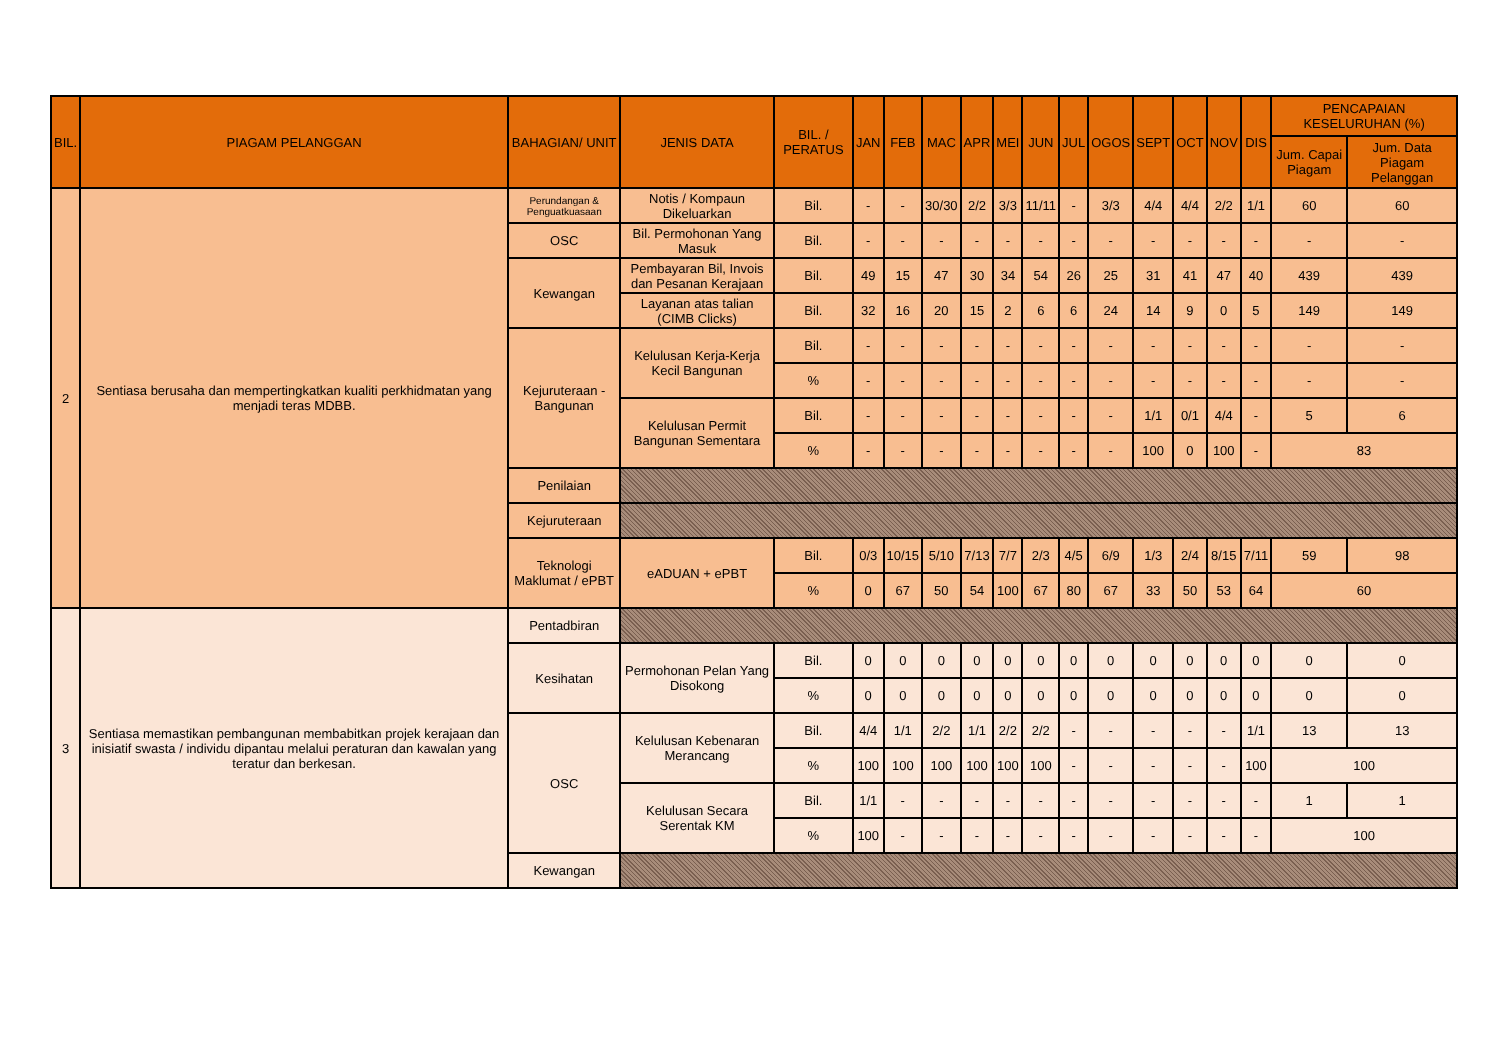| BIL. | PIAGAM PELANGGAN | BAHAGIAN/ UNIT | JENIS DATA | BIL. / PERATUS | JAN | FEB | MAC | APR | MEI | JUN | JUL | OGOS | SEPT | OCT | NOV | DIS | PENCAPAIAN KESELURUHAN (%) | |
| --- | --- | --- | --- | --- | --- | --- | --- | --- | --- | --- | --- | --- | --- | --- | --- | --- | --- | --- |
| | | | | | | | | | | | | | | | | | Jum. Capai Piagam | Jum. Data Piagam Pelanggan |
| 2 | Sentiasa berusaha dan mempertingkatkan kualiti perkhidmatan yang menjadi teras MDBB. | Perundangan & Penguatkuasaan | Notis / Kompaun Dikeluarkan | Bil. | - | - | 30/30 | 2/2 | 3/3 | 11/11 | - | 3/3 | 4/4 | 4/4 | 2/2 | 1/1 | 60 | 60 |
| | | OSC | Bil. Permohonan Yang Masuk | Bil. | - | - | - | - | - | - | - | - | - | - | - | - | - | - |
| | | Kewangan | Pembayaran Bil, Invois dan Pesanan Kerajaan | Bil. | 49 | 15 | 47 | 30 | 34 | 54 | 26 | 25 | 31 | 41 | 47 | 40 | 439 | 439 |
| | | | Layanan atas talian (CIMB Clicks) | Bil. | 32 | 16 | 20 | 15 | 2 | 6 | 6 | 24 | 14 | 9 | 0 | 5 | 149 | 149 |
| | | Kejuruteraan - Bangunan | Kelulusan Kerja-Kerja Kecil Bangunan | Bil. | - | - | - | - | - | - | - | - | - | - | - | - | - | - |
| | | | | % | - | - | - | - | - | - | - | - | - | - | - | - | - | - |
| | | | Kelulusan Permit Bangunan Sementara | Bil. | - | - | - | - | - | - | - | - | 1/1 | 0/1 | 4/4 | - | 5 | 6 |
| | | | | % | - | - | - | - | - | - | - | - | 100 | 0 | 100 | - | 83 | |
| | | Penilaian | | | | | | | | | | | | | | | | |
| | | Kejuruteraan | | | | | | | | | | | | | | | | |
| | | Teknologi Maklumat / ePBT | eADUAN + ePBT | Bil. | 0/3 | 10/15 | 5/10 | 7/13 | 7/7 | 2/3 | 4/5 | 6/9 | 1/3 | 2/4 | 8/15 | 7/11 | 59 | 98 |
| | | | | % | 0 | 67 | 50 | 54 | 100 | 67 | 80 | 67 | 33 | 50 | 53 | 64 | 60 | |
| | | 3 | Sentiasa memastikan pembangunan membabitkan projek kerajaan dan inisiatif swasta / individu dipantau melalui peraturan dan kawalan yang teratur dan berkesan. | Pentadbiran | | | | | | | | | | | | | | |
| Kesihatan | Permohonan Pelan Yang Disokong | | | Bil. | 0 | 0 | 0 | 0 | 0 | 0 | 0 | 0 | 0 | 0 | 0 | 0 | 0 | 0 |
| | | | | % | 0 | 0 | 0 | 0 | 0 | 0 | 0 | 0 | 0 | 0 | 0 | 0 | 0 | 0 |
| OSC | Kelulusan Kebenaran Merancang | | | Bil. | 4/4 | 1/1 | 2/2 | 1/1 | 2/2 | 2/2 | - | - | - | - | - | 1/1 | 13 | 13 |
| | | | | % | 100 | 100 | 100 | 100 | 100 | 100 | - | - | - | - | - | 100 | 100 | |
| | Kelulusan Secara Serentak KM | | | Bil. | 1/1 | - | - | - | - | - | - | - | - | - | - | - | 1 | 1 |
| | | | | % | 100 | - | - | - | - | - | - | - | - | - | - | - | 100 | |
| Kewangan | | | | | | | | | | | | | | | | | | |